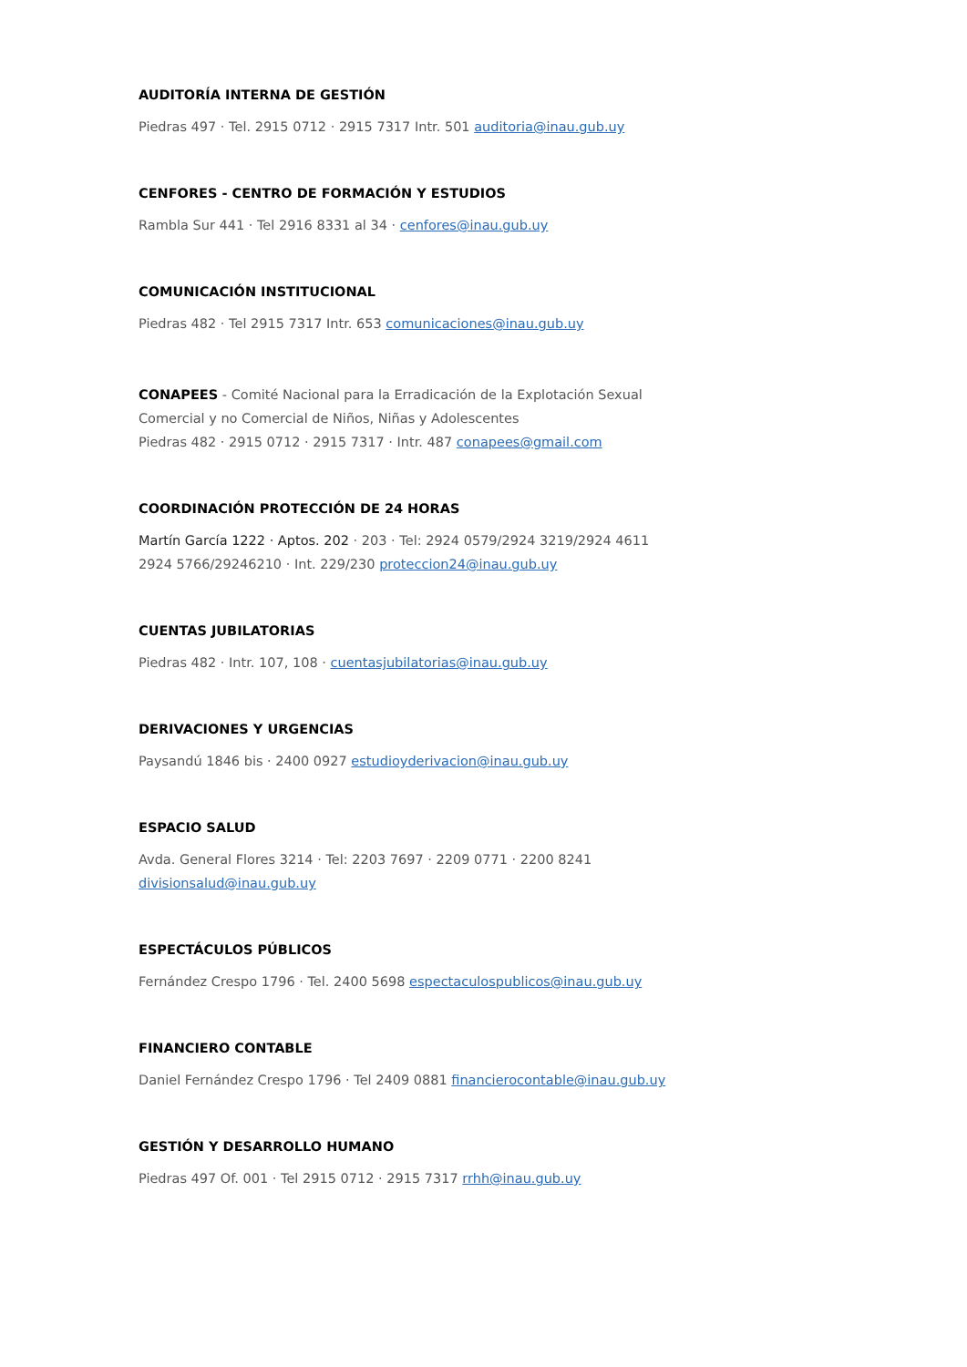AUDITORÍA INTERNA DE GESTIÓN
Piedras 497 · Tel. 2915 0712 · 2915 7317 Intr. 501 auditoria@inau.gub.uy
CENFORES - CENTRO DE FORMACIÓN Y ESTUDIOS
Rambla Sur 441 · Tel 2916 8331 al 34 · cenfores@inau.gub.uy
COMUNICACIÓN INSTITUCIONAL
Piedras 482 · Tel 2915 7317 Intr. 653 comunicaciones@inau.gub.uy
CONAPEES - Comité Nacional para la Erradicación de la Explotación Sexual
Comercial y no Comercial de Niños, Niñas y Adolescentes
Piedras 482 · 2915 0712 · 2915 7317 · Intr. 487 conapees@gmail.com
COORDINACIÓN PROTECCIÓN DE 24 HORAS
Martín García 1222 · Aptos. 202 · 203 · Tel: 2924 0579/2924 3219/2924 4611
2924 5766/29246210 · Int. 229/230 proteccion24@inau.gub.uy
CUENTAS JUBILATORIAS
Piedras 482 · Intr. 107, 108 · cuentasjubilatorias@inau.gub.uy
DERIVACIONES Y URGENCIAS
Paysandú 1846 bis · 2400 0927 estudioyderivacion@inau.gub.uy
ESPACIO SALUD
Avda. General Flores 3214 · Tel: 2203 7697 · 2209 0771 · 2200 8241
divisionsalud@inau.gub.uy
ESPECTÁCULOS PÚBLICOS
Fernández Crespo 1796 · Tel. 2400 5698 espectaculospublicos@inau.gub.uy
FINANCIERO CONTABLE
Daniel Fernández Crespo 1796 · Tel 2409 0881 financierocontable@inau.gub.uy
GESTIÓN Y DESARROLLO HUMANO
Piedras 497 Of. 001 · Tel 2915 0712 · 2915 7317 rrhh@inau.gub.uy